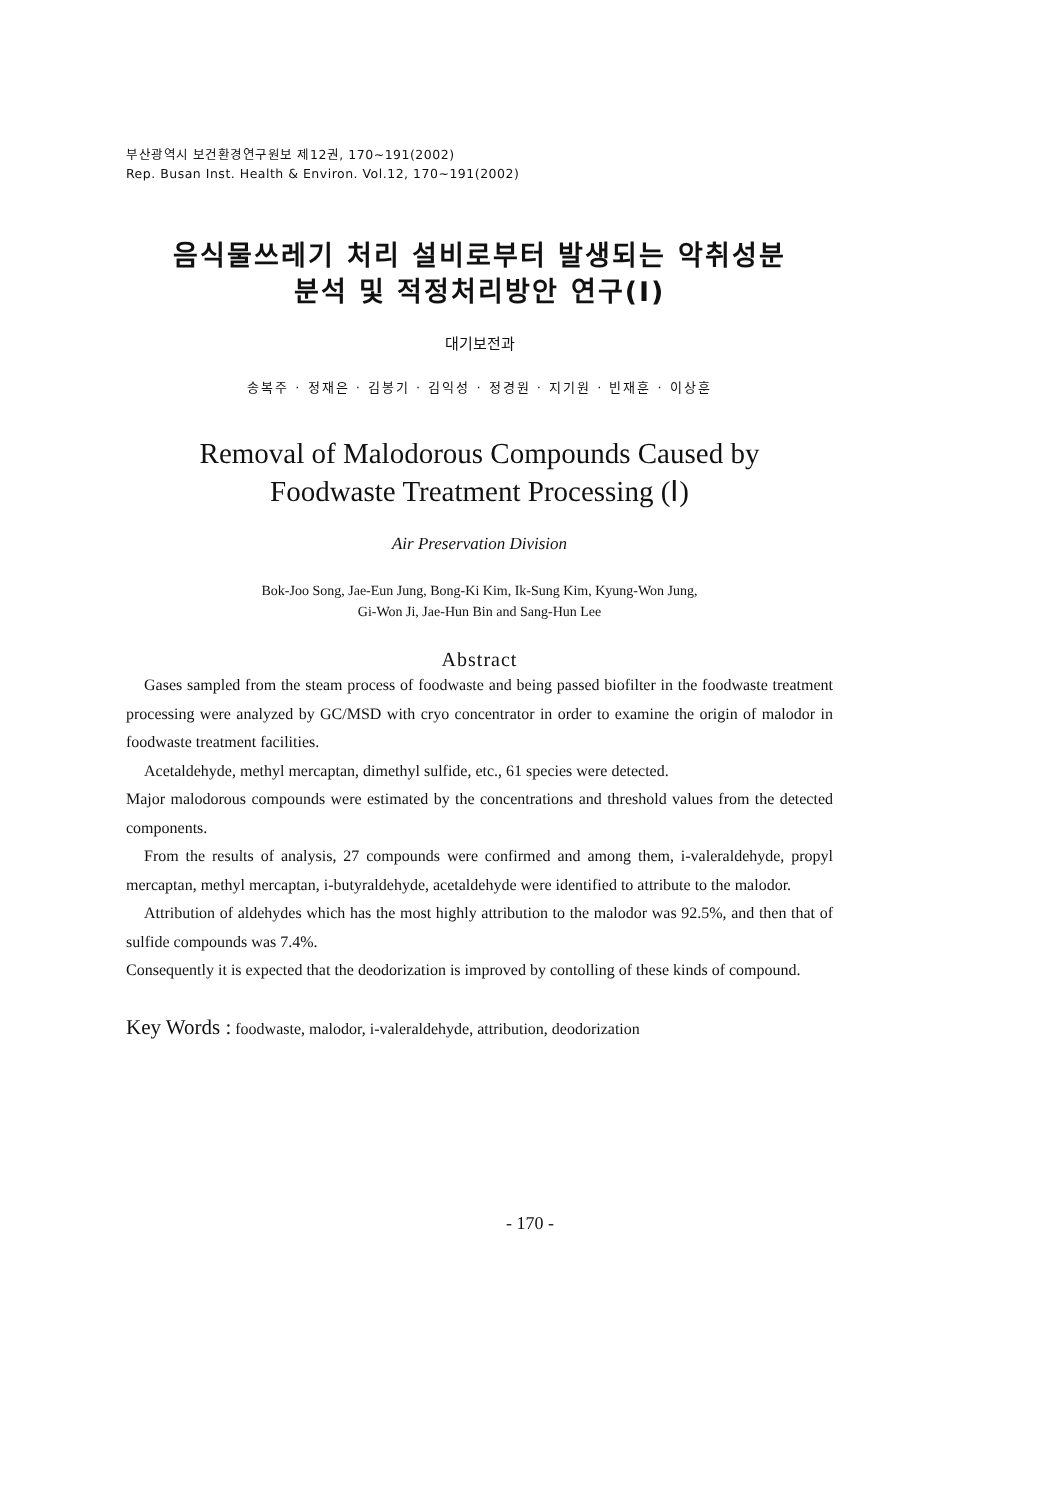부산광역시 보건환경연구원보 제12권, 170~191(2002)
Rep. Busan Inst. Health & Environ. Vol.12, 170~191(2002)
음식물쓰레기 처리 설비로부터 발생되는 악취성분
분석 및 적정처리방안 연구(Ⅰ)
대기보전과
송복주 · 정재은 · 김봉기 · 김익성 · 정경원 · 지기원 · 빈재훈 · 이상훈
Removal of Malodorous Compounds Caused by
Foodwaste Treatment Processing (Ⅰ)
Air Preservation Division
Bok-Joo Song, Jae-Eun Jung, Bong-Ki Kim, Ik-Sung Kim, Kyung-Won Jung,
Gi-Won Ji, Jae-Hun Bin and Sang-Hun Lee
Abstract
Gases sampled from the steam process of foodwaste and being passed biofilter in the foodwaste treatment processing were analyzed by GC/MSD with cryo concentrator in order to examine the origin of malodor in foodwaste treatment facilities.
Acetaldehyde, methyl mercaptan, dimethyl sulfide, etc., 61 species were detected.
Major malodorous compounds were estimated by the concentrations and threshold values from the detected components.
From the results of analysis, 27 compounds were confirmed and among them, i-valeraldehyde, propyl mercaptan, methyl mercaptan, i-butyraldehyde, acetaldehyde were identified to attribute to the malodor.
Attribution of aldehydes which has the most highly attribution to the malodor was 92.5%, and then that of sulfide compounds was 7.4%.
Consequently it is expected that the deodorization is improved by contolling of these kinds of compound.
Key Words : foodwaste, malodor, i-valeraldehyde, attribution, deodorization
- 170 -